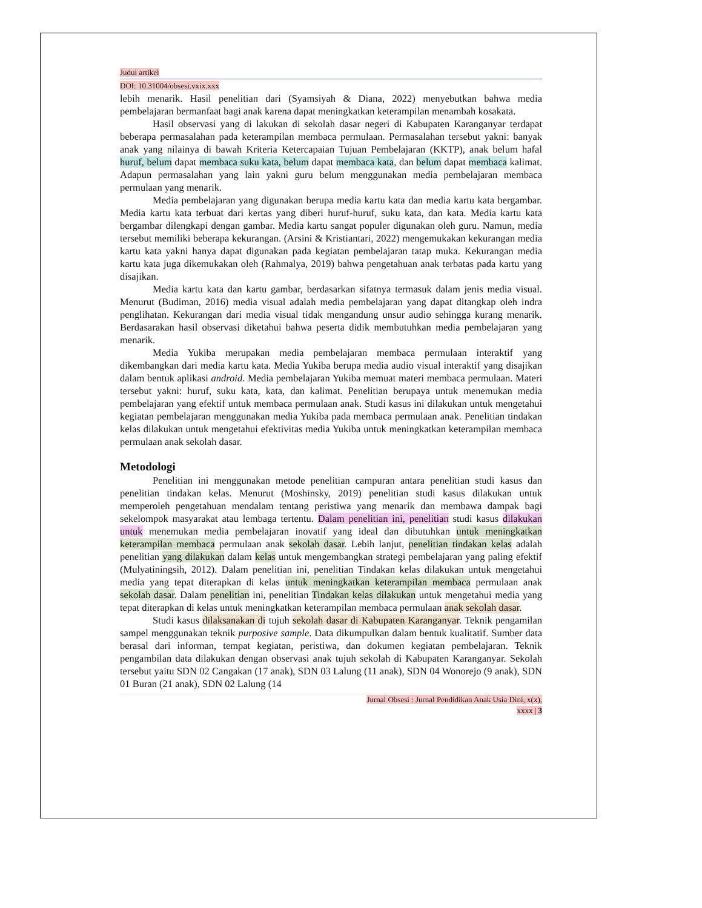Judul artikel
DOI: 10.31004/obsesi.vxix.xxx
lebih menarik. Hasil penelitian dari (Syamsiyah & Diana, 2022) menyebutkan bahwa media pembelajaran bermanfaat bagi anak karena dapat meningkatkan keterampilan menambah kosakata.
Hasil observasi yang di lakukan di sekolah dasar negeri di Kabupaten Karanganyar terdapat beberapa permasalahan pada keterampilan membaca permulaan. Permasalahan tersebut yakni: banyak anak yang nilainya di bawah Kriteria Ketercapaian Tujuan Pembelajaran (KKTP), anak belum hafal huruf, belum dapat membaca suku kata, belum dapat membaca kata, dan belum dapat membaca kalimat. Adapun permasalahan yang lain yakni guru belum menggunakan media pembelajaran membaca permulaan yang menarik.
Media pembelajaran yang digunakan berupa media kartu kata dan media kartu kata bergambar. Media kartu kata terbuat dari kertas yang diberi huruf-huruf, suku kata, dan kata. Media kartu kata bergambar dilengkapi dengan gambar. Media kartu sangat populer digunakan oleh guru. Namun, media tersebut memiliki beberapa kekurangan. (Arsini & Kristiantari, 2022) mengemukakan kekurangan media kartu kata yakni hanya dapat digunakan pada kegiatan pembelajaran tatap muka. Kekurangan media kartu kata juga dikemukakan oleh (Rahmalya, 2019) bahwa pengetahuan anak terbatas pada kartu yang disajikan.
Media kartu kata dan kartu gambar, berdasarkan sifatnya termasuk dalam jenis media visual. Menurut (Budiman, 2016) media visual adalah media pembelajaran yang dapat ditangkap oleh indra penglihatan. Kekurangan dari media visual tidak mengandung unsur audio sehingga kurang menarik. Berdasarakan hasil observasi diketahui bahwa peserta didik membutuhkan media pembelajaran yang menarik.
Media Yukiba merupakan media pembelajaran membaca permulaan interaktif yang dikembangkan dari media kartu kata. Media Yukiba berupa media audio visual interaktif yang disajikan dalam bentuk aplikasi android. Media pembelajaran Yukiba memuat materi membaca permulaan. Materi tersebut yakni: huruf, suku kata, kata, dan kalimat. Penelitian berupaya untuk menemukan media pembelajaran yang efektif untuk membaca permulaan anak. Studi kasus ini dilakukan untuk mengetahui kegiatan pembelajaran menggunakan media Yukiba pada membaca permulaan anak. Penelitian tindakan kelas dilakukan untuk mengetahui efektivitas media Yukiba untuk meningkatkan keterampilan membaca permulaan anak sekolah dasar.
Metodologi
Penelitian ini menggunakan metode penelitian campuran antara penelitian studi kasus dan penelitian tindakan kelas. Menurut (Moshinsky, 2019) penelitian studi kasus dilakukan untuk memperoleh pengetahuan mendalam tentang peristiwa yang menarik dan membawa dampak bagi sekelompok masyarakat atau lembaga tertentu. Dalam penelitian ini, penelitian studi kasus dilakukan untuk menemukan media pembelajaran inovatif yang ideal dan dibutuhkan untuk meningkatkan keterampilan membaca permulaan anak sekolah dasar. Lebih lanjut, penelitian tindakan kelas adalah penelitian yang dilakukan dalam kelas untuk mengembangkan strategi pembelajaran yang paling efektif (Mulyatiningsih, 2012). Dalam penelitian ini, penelitian Tindakan kelas dilakukan untuk mengetahui media yang tepat diterapkan di kelas untuk meningkatkan keterampilan membaca permulaan anak sekolah dasar. Dalam penelitian ini, penelitian Tindakan kelas dilakukan untuk mengetahui media yang tepat diterapkan di kelas untuk meningkatkan keterampilan membaca permulaan anak sekolah dasar.
Studi kasus dilaksanakan di tujuh sekolah dasar di Kabupaten Karanganyar. Teknik pengamilan sampel menggunakan teknik purposive sample. Data dikumpulkan dalam bentuk kualitatif. Sumber data berasal dari informan, tempat kegiatan, peristiwa, dan dokumen kegiatan pembelajaran. Teknik pengambilan data dilakukan dengan observasi anak tujuh sekolah di Kabupaten Karanganyar. Sekolah tersebut yaitu SDN 02 Cangakan (17 anak), SDN 03 Lalung (11 anak), SDN 04 Wonorejo (9 anak), SDN 01 Buran (21 anak), SDN 02 Lalung (14
Jurnal Obsesi : Jurnal Pendidikan Anak Usia Dini, x(x),
xxxx | 3